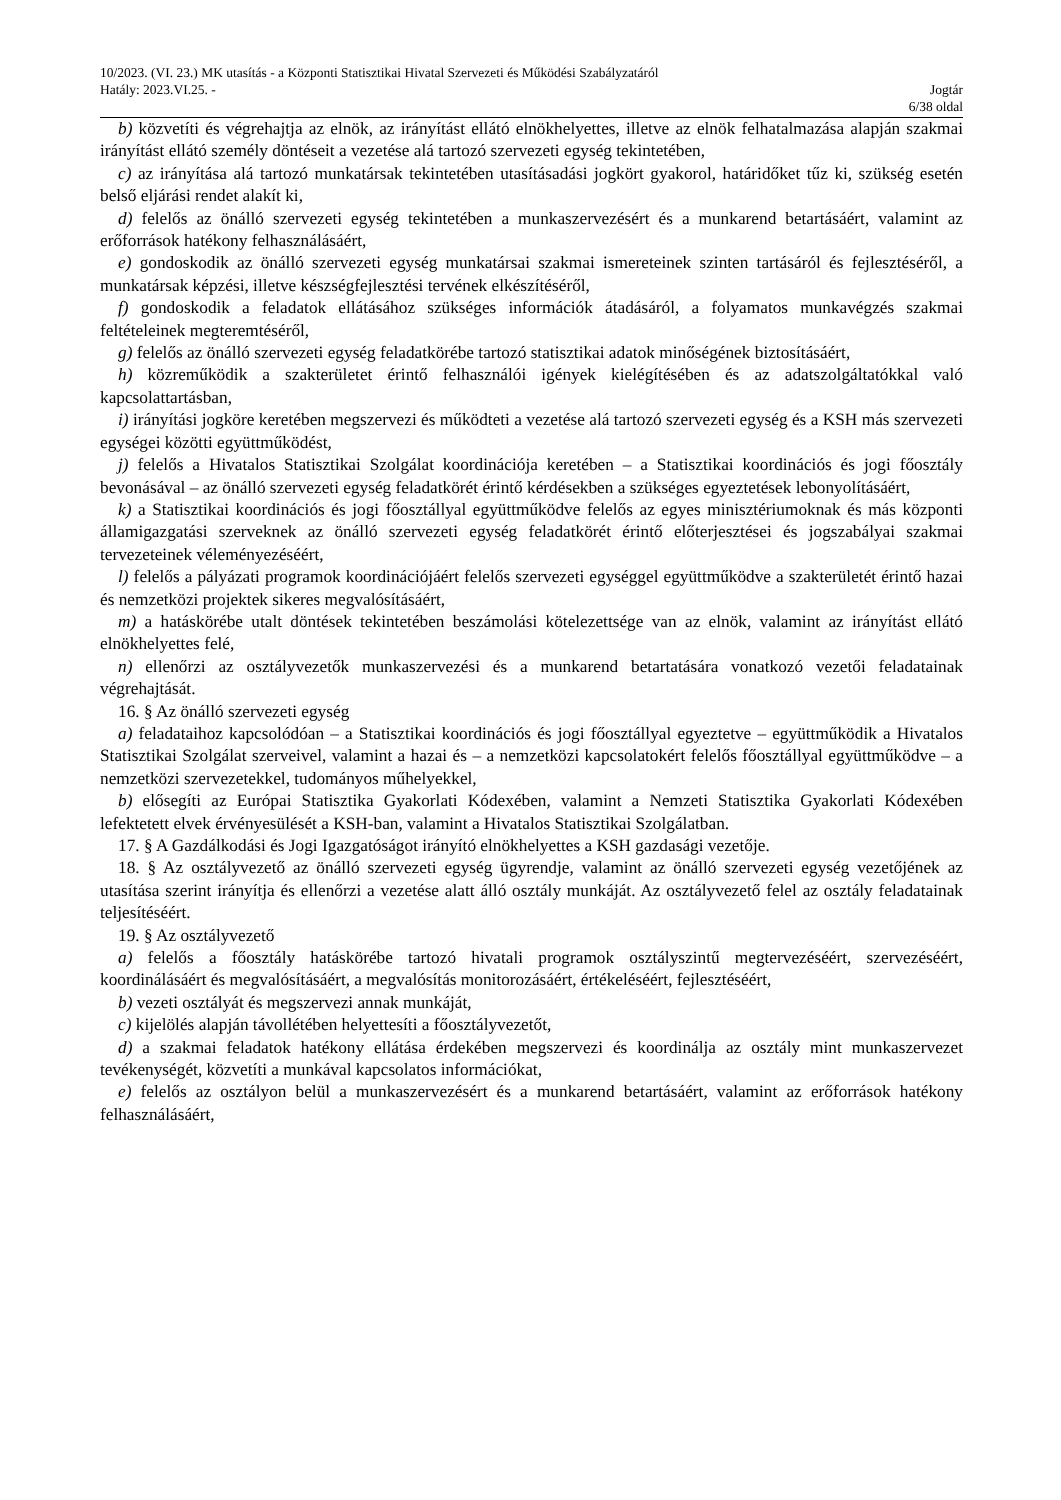10/2023. (VI. 23.) MK utasítás - a Központi Statisztikai Hivatal Szervezeti és Működési Szabályzatáról
Hatály: 2023.VI.25. - Jogtár
6/38 oldal
b) közvetíti és végrehajtja az elnök, az irányítást ellátó elnökhelyettes, illetve az elnök felhatalmazása alapján szakmai irányítást ellátó személy döntéseit a vezetése alá tartozó szervezeti egység tekintetében,
c) az irányítása alá tartozó munkatársak tekintetében utasításadási jogkört gyakorol, határidőket tűz ki, szükség esetén belső eljárási rendet alakít ki,
d) felelős az önálló szervezeti egység tekintetében a munkaszervezésért és a munkarend betartásáért, valamint az erőforrások hatékony felhasználásáért,
e) gondoskodik az önálló szervezeti egység munkatársai szakmai ismereteinek szinten tartásáról és fejlesztéséről, a munkatársak képzési, illetve készségfejlesztési tervének elkészítéséről,
f) gondoskodik a feladatok ellátásához szükséges információk átadásáról, a folyamatos munkavégzés szakmai feltételeinek megteremtéséről,
g) felelős az önálló szervezeti egység feladatkörébe tartozó statisztikai adatok minőségének biztosításáért,
h) közreműködik a szakterületet érintő felhasználói igények kielégítésében és az adatszolgáltatókkal való kapcsolattartásban,
i) irányítási jogköre keretében megszervezi és működteti a vezetése alá tartozó szervezeti egység és a KSH más szervezeti egységei közötti együttműködést,
j) felelős a Hivatalos Statisztikai Szolgálat koordinációja keretében – a Statisztikai koordinációs és jogi főosztály bevonásával – az önálló szervezeti egység feladatkörét érintő kérdésekben a szükséges egyeztetések lebonyolításáért,
k) a Statisztikai koordinációs és jogi főosztállyal együttműködve felelős az egyes minisztériumoknak és más központi államigazgatási szerveknek az önálló szervezeti egység feladatkörét érintő előterjesztései és jogszabályai szakmai tervezeteinek véleményezéséért,
l) felelős a pályázati programok koordinációjáért felelős szervezeti egységgel együttműködve a szakterületét érintő hazai és nemzetközi projektek sikeres megvalósításáért,
m) a hatáskörébe utalt döntések tekintetében beszámolási kötelezettsége van az elnök, valamint az irányítást ellátó elnökhelyettes felé,
n) ellenőrzi az osztályvezetők munkaszervezési és a munkarend betartatására vonatkozó vezetői feladatainak végrehajtását.
16. § Az önálló szervezeti egység
a) feladataihoz kapcsolódóan – a Statisztikai koordinációs és jogi főosztállyal egyeztetve – együttműködik a Hivatalos Statisztikai Szolgálat szerveivel, valamint a hazai és – a nemzetközi kapcsolatokért felelős főosztállyal együttműködve – a nemzetközi szervezetekkel, tudományos műhelyekkel,
b) elősegíti az Európai Statisztika Gyakorlati Kódexében, valamint a Nemzeti Statisztika Gyakorlati Kódexében lefektetett elvek érvényesülését a KSH-ban, valamint a Hivatalos Statisztikai Szolgálatban.
17. § A Gazdálkodási és Jogi Igazgatóságot irányító elnökhelyettes a KSH gazdasági vezetője.
18. § Az osztályvezető az önálló szervezeti egység ügyrendje, valamint az önálló szervezeti egység vezetőjének az utasítása szerint irányítja és ellenőrzi a vezetése alatt álló osztály munkáját. Az osztályvezető felel az osztály feladatainak teljesítéséért.
19. § Az osztályvezető
a) felelős a főosztály hatáskörébe tartozó hivatali programok osztályszintű megtervezéséért, szervezéséért, koordinálásáért és megvalósításáért, a megvalósítás monitorozásáért, értékeléséért, fejlesztéséért,
b) vezeti osztályát és megszervezi annak munkáját,
c) kijelölés alapján távollétében helyettesíti a főosztályvezetőt,
d) a szakmai feladatok hatékony ellátása érdekében megszervezi és koordinálja az osztály mint munkaszervezet tevékenységét, közvetíti a munkával kapcsolatos információkat,
e) felelős az osztályon belül a munkaszervezésért és a munkarend betartásáért, valamint az erőforrások hatékony felhasználásáért,